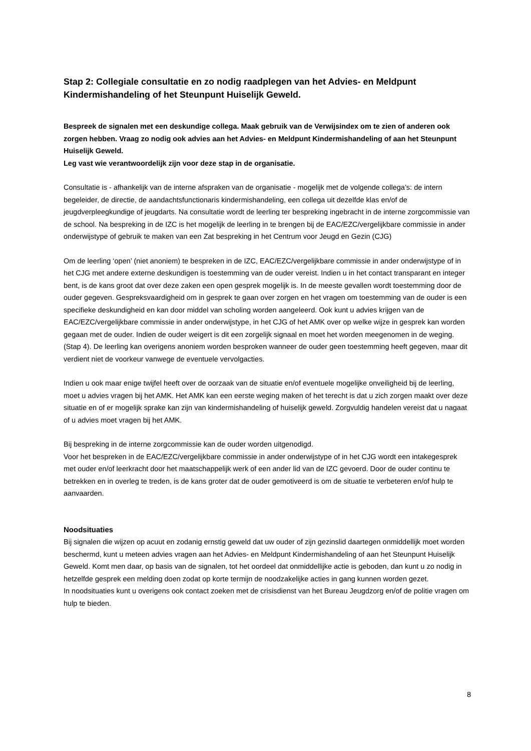Stap 2: Collegiale consultatie en zo nodig raadplegen van het Advies- en Meldpunt Kindermishandeling of het Steunpunt Huiselijk Geweld.
Bespreek de signalen met een deskundige collega. Maak gebruik van de Verwijsindex om te zien of anderen ook zorgen hebben. Vraag zo nodig ook advies aan het Advies- en Meldpunt Kindermishandeling of aan het Steunpunt Huiselijk Geweld.
Leg vast wie verantwoordelijk zijn voor deze stap in de organisatie.
Consultatie is - afhankelijk van de interne afspraken van de organisatie - mogelijk met de volgende collega’s: de intern begeleider, de directie, de aandachtsfunctionaris kindermishandeling, een collega uit dezelfde klas en/of de jeugdverpleegkundige of jeugdarts. Na consultatie wordt de leerling ter bespreking ingebracht in de interne zorgcommissie van de school. Na bespreking in de IZC is het mogelijk de leerling in te brengen bij de EAC/EZC/vergelijkbare commissie in ander onderwijstype of gebruik te maken van een Zat bespreking in het Centrum voor Jeugd en Gezin (CJG)
Om de leerling ‘open’ (niet anoniem) te bespreken in de IZC, EAC/EZC/vergelijkbare commissie in ander onderwijstype of in het CJG met andere externe deskundigen is toestemming van de ouder vereist. Indien u in het contact transparant en integer bent, is de kans groot dat over deze zaken een open gesprek mogelijk is. In de meeste gevallen wordt toestemming door de ouder gegeven. Gespreksvaardigheid om in gesprek te gaan over zorgen en het vragen om toestemming van de ouder is een specifieke deskundigheid en kan door middel van scholing worden aangeleerd. Ook kunt u advies krijgen van de EAC/EZC/vergelijkbare commissie in ander onderwijstype, in het CJG of het AMK over op welke wijze in gesprek kan worden gegaan met de ouder. Indien de ouder weigert is dit een zorgelijk signaal en moet het worden meegenomen in de weging.(Stap 4). De leerling kan overigens anoniem worden besproken wanneer de ouder geen toestemming heeft gegeven, maar dit verdient niet de voorkeur vanwege de eventuele vervolgacties.
Indien u ook maar enige twijfel heeft over de oorzaak van de situatie en/of eventuele mogelijke onveiligheid bij de leerling, moet u advies vragen bij het AMK. Het AMK kan een eerste weging maken of het terecht is dat u zich zorgen maakt over deze situatie en of er mogelijk sprake kan zijn van kindermishandeling of huiselijk geweld. Zorgvuldig handelen vereist dat u nagaat of u advies moet vragen bij het AMK.
Bij bespreking in de interne zorgcommissie kan de ouder worden uitgenodigd.
Voor het bespreken in de EAC/EZC/vergelijkbare commissie in ander onderwijstype of in het CJG wordt een intakegesprek met ouder en/of leerkracht door het maatschappelijk werk of een ander lid van de IZC gevoerd. Door de ouder continu te betrekken en in overleg te treden, is de kans groter dat de ouder gemotiveerd is om de situatie te verbeteren en/of hulp te aanvaarden.
Noodsituaties
Bij signalen die wijzen op acuut en zodanig ernstig geweld dat uw ouder of zijn gezinslid daartegen onmiddellijk moet worden beschermd, kunt u meteen advies vragen aan het Advies- en Meldpunt Kindermishandeling of aan het Steunpunt Huiselijk Geweld. Komt men daar, op basis van de signalen, tot het oordeel dat onmiddellijke actie is geboden, dan kunt u zo nodig in hetzelfde gesprek een melding doen zodat op korte termijn de noodzakelijke acties in gang kunnen worden gezet.
In noodsituaties kunt u overigens ook contact zoeken met de crisisdienst van het Bureau Jeugdzorg en/of de politie vragen om hulp te bieden.
8